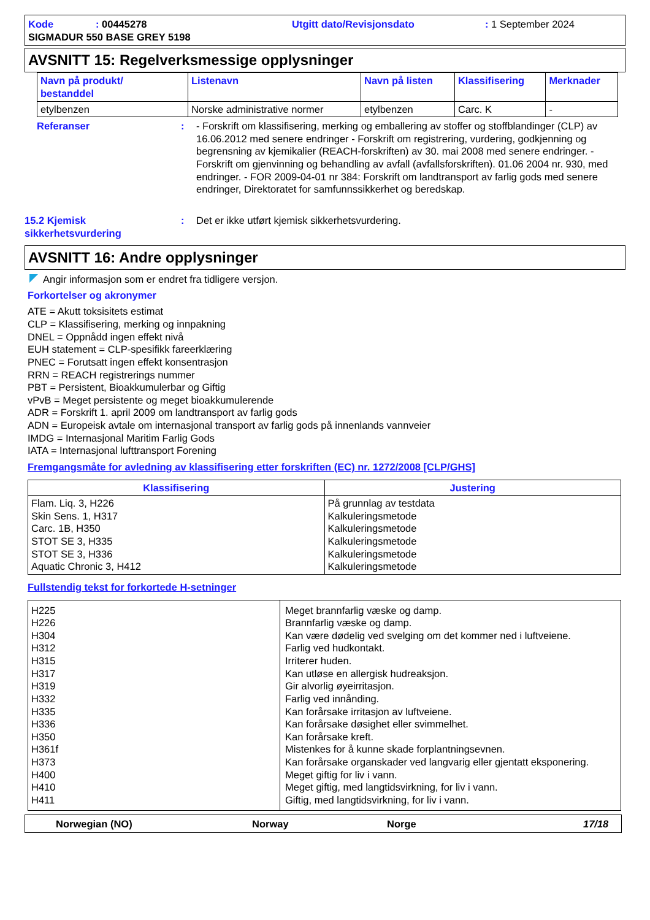Kode
: 00445278
Utgitt dato/Revisjonsdato
: 1 September 2024
SIGMADUR 550 BASE GREY 5198
AVSNITT 15: Regelverksmessige opplysninger
| Navn på produkt/ bestanddel | Listenavn | Navn på listen | Klassifisering | Merknader |
| --- | --- | --- | --- | --- |
| etylbenzen | Norske administrative normer | etylbenzen | Carc. K | - |
Referanser
:
- Forskrift om klassifisering, merking og emballering av stoffer og stoffblandinger (CLP) av 16.06.2012 med senere endringer - Forskrift om registrering, vurdering, godkjenning og begrensning av kjemikalier (REACH-forskriften) av 30. mai 2008 med senere endringer. - Forskrift om gjenvinning og behandling av avfall (avfallsforskriften). 01.06 2004 nr. 930, med endringer. - FOR 2009-04-01 nr 384: Forskrift om landtransport av farlig gods med senere endringer, Direktoratet for samfunnssikkerhet og beredskap.
15.2 Kjemisk sikkerhetsvurdering
:
Det er ikke utført kjemisk sikkerhetsvurdering.
AVSNITT 16: Andre opplysninger
Angir informasjon som er endret fra tidligere versjon.
Forkortelser og akronymer
ATE = Akutt toksisitets estimat
CLP = Klassifisering, merking og innpakning
DNEL = Oppnådd ingen effekt nivå
EUH statement = CLP-spesifikk fareerklæring
PNEC = Forutsatt ingen effekt konsentrasjon
RRN = REACH registrerings nummer
PBT = Persistent, Bioakkumulerbar og Giftig
vPvB = Meget persistente og meget bioakkumulerende
ADR = Forskrift 1. april 2009 om landtransport av farlig gods
ADN = Europeisk avtale om internasjonal transport av farlig gods på innenlands vannveier
IMDG = Internasjonal Maritim Farlig Gods
IATA = Internasjonal lufttransport Forening
Fremgangsmåte for avledning av klassifisering etter forskriften (EC) nr. 1272/2008 [CLP/GHS]
| Klassifisering | Justering |
| --- | --- |
| Flam. Liq. 3, H226 Skin Sens. 1, H317 Carc. 1B, H350 STOT SE 3, H335 STOT SE 3, H336 Aquatic Chronic 3, H412 | På grunnlag av testdata Kalkuleringsmetode Kalkuleringsmetode Kalkuleringsmetode Kalkuleringsmetode Kalkuleringsmetode |
Fullstendig tekst for forkortede H-setninger
| H225 H226 H304 H312 H315 H317 H319 H332 H335 H336 H350 H361f H373 H400 H410 H411 | Meget brannfarlig væske og damp. Brannfarlig væske og damp. Kan være dødelig ved svelging om det kommer ned i luftveiene. Farlig ved hudkontakt. Irriterer huden. Kan utløse en allergisk hudreaksjon. Gir alvorlig øyeirritasjon. Farlig ved innånding. Kan forårsake irritasjon av luftveiene. Kan forårsake døsighet eller svimmelhet. Kan forårsake kreft. Mistenkes for å kunne skade forplantningsevnen. Kan forårsake organskader ved langvarig eller gjentatt eksponering. Meget giftig for liv i vann. Meget giftig, med langtidsvirkning, for liv i vann. Giftig, med langtidsvirkning, for liv i vann. |
Norwegian (NO)
Norway
Norge
17/18